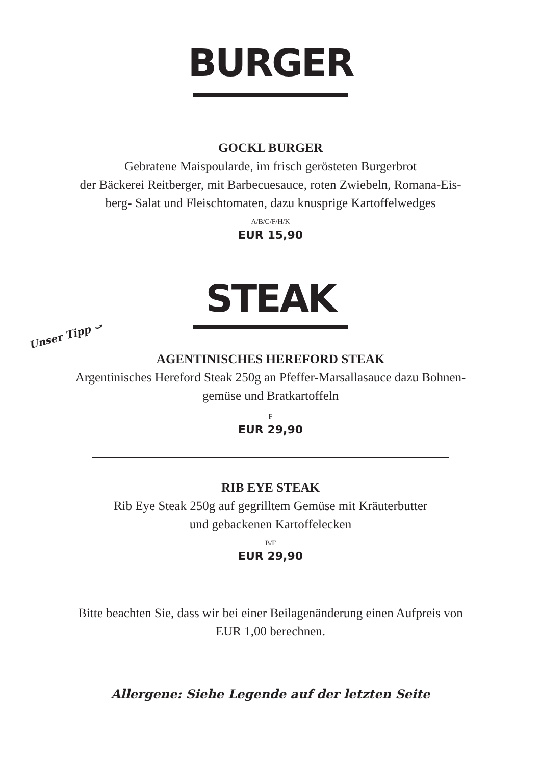BURGER
GOCKL BURGER
Gebratene Maispoularde, im frisch gerösteten Burgerbrot
der Bäckerei Reitberger, mit Barbecuesauce, roten Zwiebeln, Romana-Eis-
berg- Salat und Fleischtomaten, dazu knusprige Kartoffelwedges
A/B/C/F/H/K
EUR 15,90
STEAK
Unser Tipp ⤻
AGENTINISCHES HEREFORD STEAK
Argentinisches Hereford Steak 250g an Pfeffer-Marsallasauce dazu Bohnen-
gemüse und Bratkartoffeln
F
EUR 29,90
RIB EYE STEAK
Rib Eye Steak 250g auf gegrilltem Gemüse mit Kräuterbutter
und gebackenen Kartoffelecken
B/F
EUR 29,90
Bitte beachten Sie, dass wir bei einer Beilagenänderung einen Aufpreis von
EUR 1,00 berechnen.
Allergene: Siehe Legende auf der letzten Seite